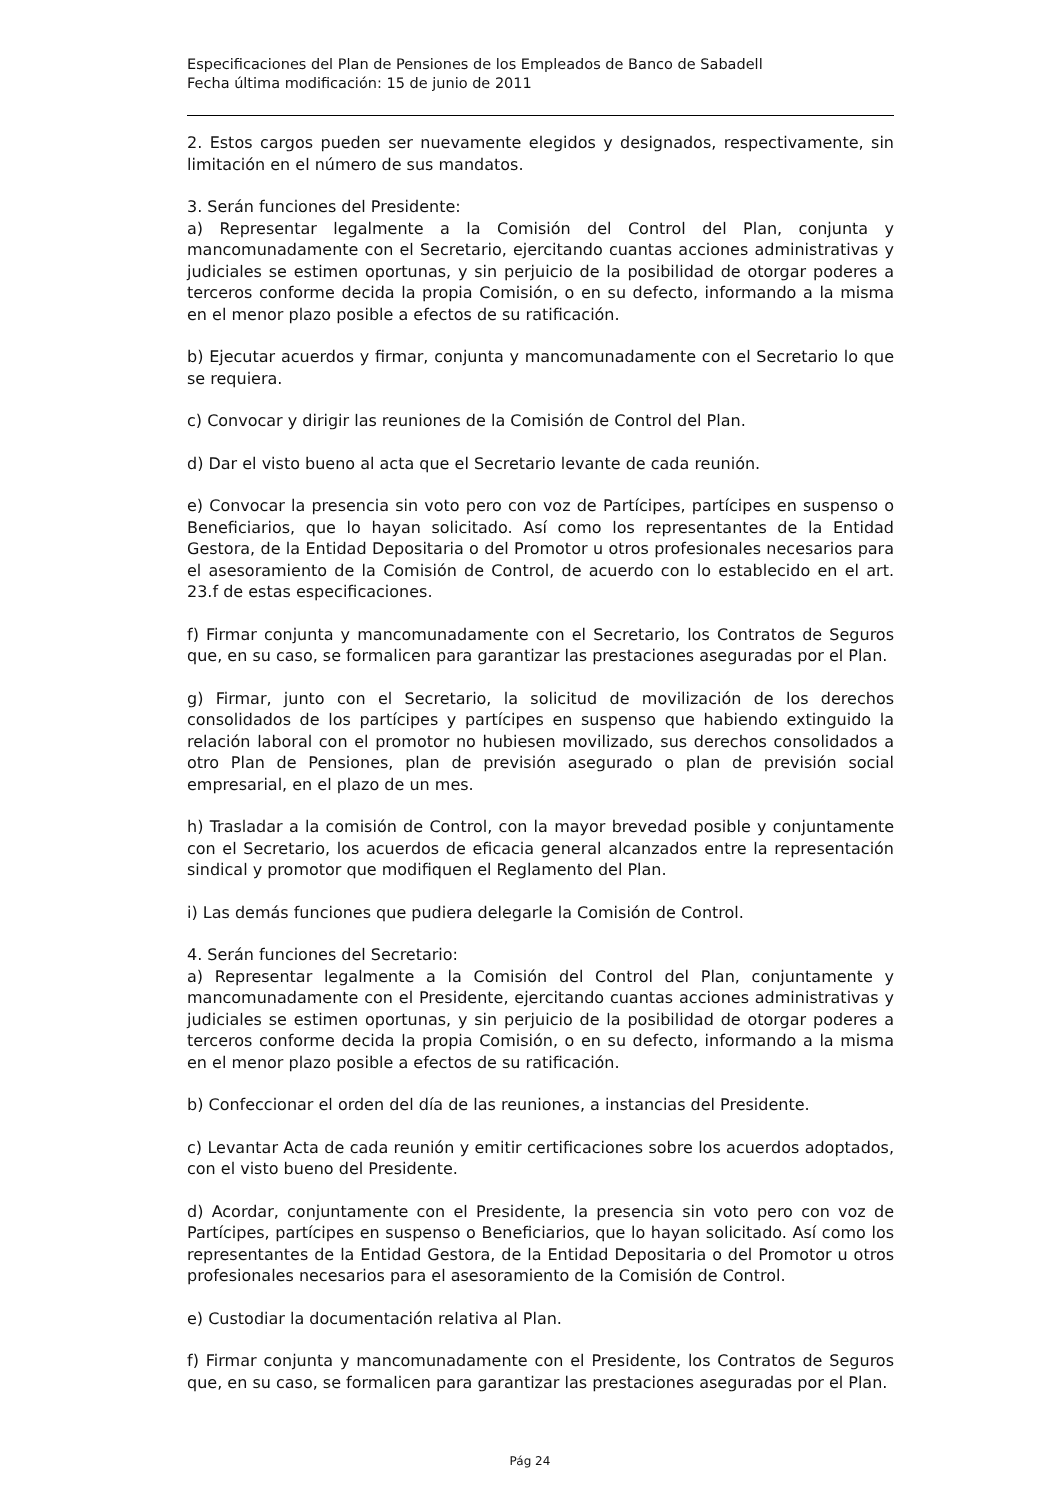Especificaciones del Plan de Pensiones de los Empleados de Banco de Sabadell
Fecha última modificación: 15 de junio de 2011
2. Estos cargos pueden ser nuevamente elegidos y designados, respectivamente, sin limitación en el número de sus mandatos.
3. Serán funciones del Presidente:
a) Representar legalmente a la Comisión del Control del Plan, conjunta y mancomunadamente con el Secretario, ejercitando cuantas acciones administrativas y judiciales se estimen oportunas, y sin perjuicio de la posibilidad de otorgar poderes a terceros conforme decida la propia Comisión, o en su defecto, informando a la misma en el menor plazo posible a efectos de su ratificación.
b) Ejecutar acuerdos y firmar, conjunta y mancomunadamente con el Secretario lo que se requiera.
c) Convocar y dirigir las reuniones de la Comisión de Control del Plan.
d) Dar el visto bueno al acta que el Secretario levante de cada reunión.
e) Convocar la presencia sin voto pero con voz de Partícipes, partícipes en suspenso o Beneficiarios, que lo hayan solicitado. Así como los representantes de la Entidad Gestora, de la Entidad Depositaria o del Promotor u otros profesionales necesarios para el asesoramiento de la Comisión de Control, de acuerdo con lo establecido en el art. 23.f de estas especificaciones.
f) Firmar conjunta y mancomunadamente con el Secretario, los Contratos de Seguros que, en su caso, se formalicen para garantizar las prestaciones aseguradas por el Plan.
g) Firmar, junto con el Secretario, la solicitud de movilización de los derechos consolidados de los partícipes y partícipes en suspenso que habiendo extinguido la relación laboral con el promotor no hubiesen movilizado, sus derechos consolidados a otro Plan de Pensiones, plan de previsión asegurado o plan de previsión social empresarial, en el plazo de un mes.
h) Trasladar a la comisión de Control, con la mayor brevedad posible y conjuntamente con el Secretario, los acuerdos de eficacia general alcanzados entre la representación sindical y promotor que modifiquen el Reglamento del Plan.
i) Las demás funciones que pudiera delegarle la Comisión de Control.
4. Serán funciones del Secretario:
a) Representar legalmente a la Comisión del Control del Plan, conjuntamente y mancomunadamente con el Presidente, ejercitando cuantas acciones administrativas y judiciales se estimen oportunas, y sin perjuicio de la posibilidad de otorgar poderes a terceros conforme decida la propia Comisión, o en su defecto, informando a la misma en el menor plazo posible a efectos de su ratificación.
b) Confeccionar el orden del día de las reuniones, a instancias del Presidente.
c) Levantar Acta de cada reunión y emitir certificaciones sobre los acuerdos adoptados, con el visto bueno del Presidente.
d) Acordar, conjuntamente con el Presidente, la presencia sin voto pero con voz de Partícipes, partícipes en suspenso o Beneficiarios, que lo hayan solicitado. Así como los representantes de la Entidad Gestora, de la Entidad Depositaria o del Promotor u otros profesionales necesarios para el asesoramiento de la Comisión de Control.
e) Custodiar la documentación relativa al Plan.
f) Firmar conjunta y mancomunadamente con el Presidente, los Contratos de Seguros que, en su caso, se formalicen para garantizar las prestaciones aseguradas por el Plan.
Pág 24